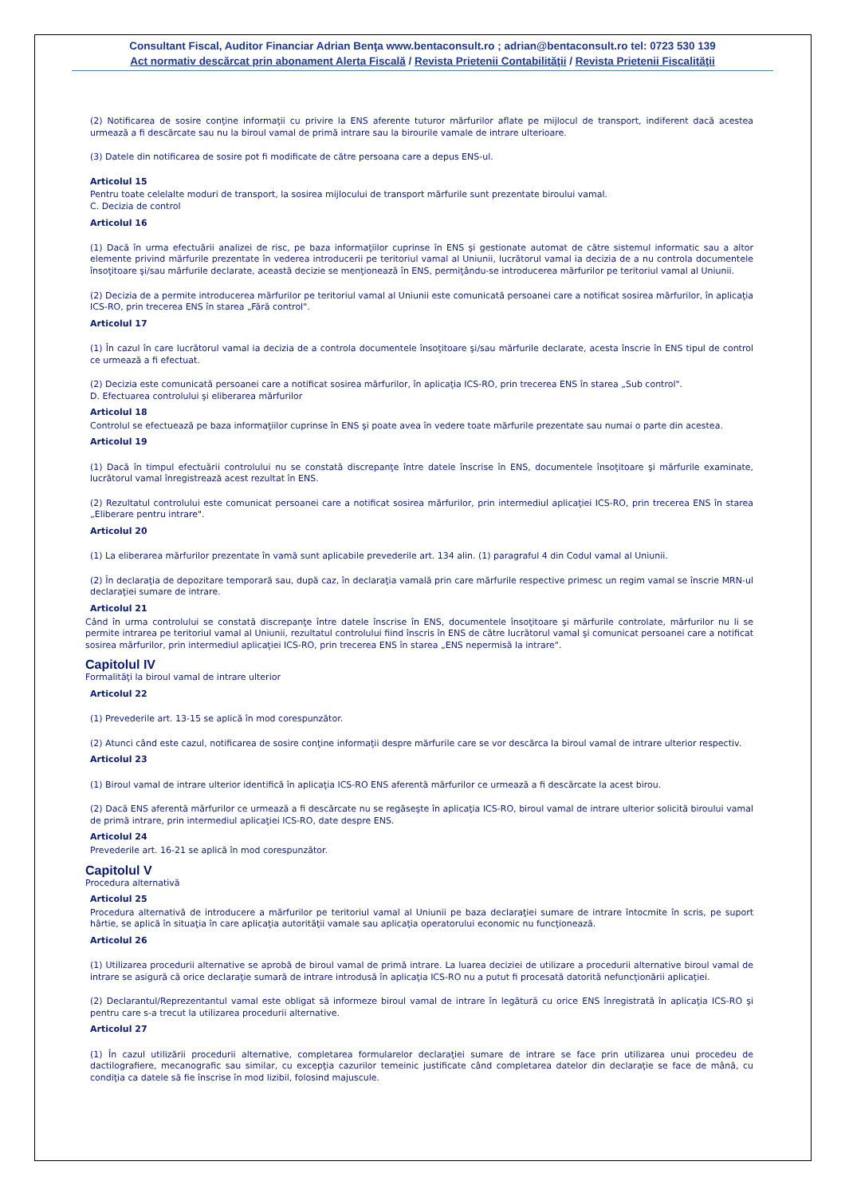Consultant Fiscal, Auditor Financiar Adrian Benţa www.bentaconsult.ro ; adrian@bentaconsult.ro tel: 0723 530 139
Act normativ descărcat prin abonament Alerta Fiscală / Revista Prietenii Contabilităţii / Revista Prietenii Fiscalităţii
(2) Notificarea de sosire conţine informaţii cu privire la ENS aferente tuturor mărfurilor aflate pe mijlocul de transport, indiferent dacă acestea urmează a fi descărcate sau nu la biroul vamal de primă intrare sau la birourile vamale de intrare ulterioare.
(3) Datele din notificarea de sosire pot fi modificate de către persoana care a depus ENS-ul.
Articolul 15
Pentru toate celelalte moduri de transport, la sosirea mijlocului de transport mărfurile sunt prezentate biroului vamal.
C. Decizia de control
Articolul 16
(1) Dacă în urma efectuării analizei de risc, pe baza informaţiilor cuprinse în ENS şi gestionate automat de către sistemul informatic sau a altor elemente privind mărfurile prezentate în vederea introducerii pe teritoriul vamal al Uniunii, lucrătorul vamal ia decizia de a nu controla documentele însoţitoare şi/sau mărfurile declarate, această decizie se menţionează în ENS, permiţându-se introducerea mărfurilor pe teritoriul vamal al Uniunii.
(2) Decizia de a permite introducerea mărfurilor pe teritoriul vamal al Uniunii este comunicată persoanei care a notificat sosirea mărfurilor, în aplicaţia ICS-RO, prin trecerea ENS în starea „Fără control".
Articolul 17
(1) În cazul în care lucrătorul vamal ia decizia de a controla documentele însoţitoare şi/sau mărfurile declarate, acesta înscrie în ENS tipul de control ce urmează a fi efectuat.
(2) Decizia este comunicată persoanei care a notificat sosirea mărfurilor, în aplicaţia ICS-RO, prin trecerea ENS în starea „Sub control".
D. Efectuarea controlului şi eliberarea mărfurilor
Articolul 18
Controlul se efectuează pe baza informaţiilor cuprinse în ENS şi poate avea în vedere toate mărfurile prezentate sau numai o parte din acestea.
Articolul 19
(1) Dacă în timpul efectuării controlului nu se constată discrepanţe între datele înscrise în ENS, documentele însoţitoare şi mărfurile examinate, lucrătorul vamal înregistrează acest rezultat în ENS.
(2) Rezultatul controlului este comunicat persoanei care a notificat sosirea mărfurilor, prin intermediul aplicaţiei ICS-RO, prin trecerea ENS în starea „Eliberare pentru intrare".
Articolul 20
(1) La eliberarea mărfurilor prezentate în vamă sunt aplicabile prevederile art. 134 alin. (1) paragraful 4 din Codul vamal al Uniunii.
(2) În declaraţia de depozitare temporară sau, după caz, în declaraţia vamală prin care mărfurile respective primesc un regim vamal se înscrie MRN-ul declaraţiei sumare de intrare.
Articolul 21
Când în urma controlului se constată discrepanţe între datele înscrise în ENS, documentele însoţitoare şi mărfurile controlate, mărfurilor nu li se permite intrarea pe teritoriul vamal al Uniunii, rezultatul controlului fiind înscris în ENS de către lucrătorul vamal şi comunicat persoanei care a notificat sosirea mărfurilor, prin intermediul aplicaţiei ICS-RO, prin trecerea ENS în starea „ENS nepermisă la intrare".
Capitolul IV
Formalităţi la biroul vamal de intrare ulterior
Articolul 22
(1) Prevederile art. 13-15 se aplică în mod corespunzător.
(2) Atunci când este cazul, notificarea de sosire conţine informaţii despre mărfurile care se vor descărca la biroul vamal de intrare ulterior respectiv.
Articolul 23
(1) Biroul vamal de intrare ulterior identifică în aplicaţia ICS-RO ENS aferentă mărfurilor ce urmează a fi descărcate la acest birou.
(2) Dacă ENS aferentă mărfurilor ce urmează a fi descărcate nu se regăseşte în aplicaţia ICS-RO, biroul vamal de intrare ulterior solicită biroului vamal de primă intrare, prin intermediul aplicaţiei ICS-RO, date despre ENS.
Articolul 24
Prevederile art. 16-21 se aplică în mod corespunzător.
Capitolul V
Procedura alternativă
Articolul 25
Procedura alternativă de introducere a mărfurilor pe teritoriul vamal al Uniunii pe baza declaraţiei sumare de intrare întocmite în scris, pe suport hârtie, se aplică în situaţia în care aplicaţia autorităţii vamale sau aplicaţia operatorului economic nu funcţionează.
Articolul 26
(1) Utilizarea procedurii alternative se aprobă de biroul vamal de primă intrare. La luarea deciziei de utilizare a procedurii alternative biroul vamal de intrare se asigură că orice declaraţie sumară de intrare introdusă în aplicaţia ICS-RO nu a putut fi procesată datorită nefuncţionării aplicaţiei.
(2) Declarantul/Reprezentantul vamal este obligat să informeze biroul vamal de intrare în legătură cu orice ENS înregistrată în aplicaţia ICS-RO şi pentru care s-a trecut la utilizarea procedurii alternative.
Articolul 27
(1) În cazul utilizării procedurii alternative, completarea formularelor declaraţiei sumare de intrare se face prin utilizarea unui procedeu de dactilografiere, mecanografic sau similar, cu excepţia cazurilor temeinic justificate când completarea datelor din declaraţie se face de mână, cu condiţia ca datele să fie înscrise în mod lizibil, folosind majuscule.